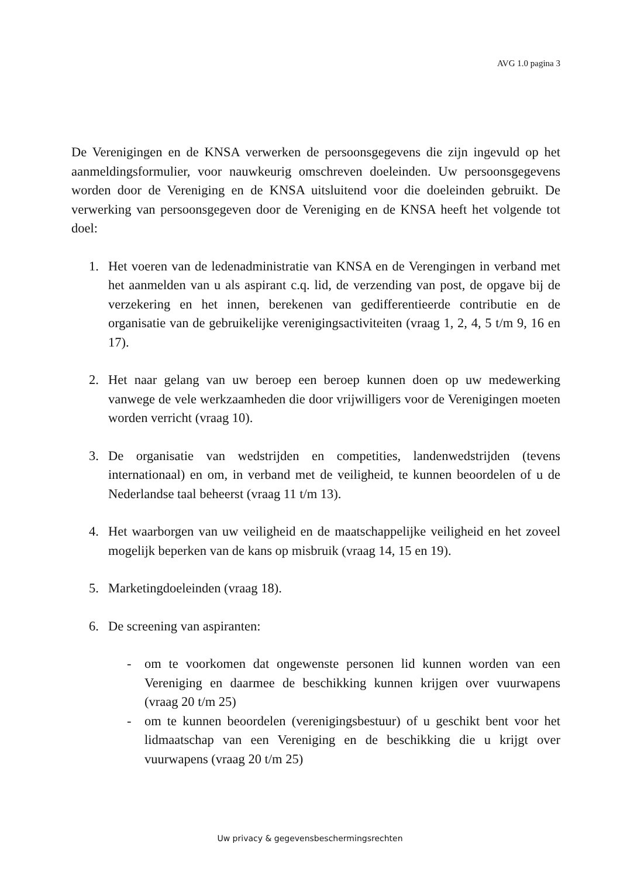AVG 1.0 pagina 3
De Verenigingen en de KNSA verwerken de persoonsgegevens die zijn ingevuld op het aanmeldingsformulier, voor nauwkeurig omschreven doeleinden. Uw persoonsgegevens worden door de Vereniging en de KNSA uitsluitend voor die doeleinden gebruikt. De verwerking van persoonsgegeven door de Vereniging en de KNSA heeft het volgende tot doel:
1. Het voeren van de ledenadministratie van KNSA en de Verengingen in verband met het aanmelden van u als aspirant c.q. lid, de verzending van post, de opgave bij de verzekering en het innen, berekenen van gedifferentieerde contributie en de organisatie van de gebruikelijke verenigingsactiviteiten (vraag 1, 2, 4, 5 t/m 9, 16 en 17).
2. Het naar gelang van uw beroep een beroep kunnen doen op uw medewerking vanwege de vele werkzaamheden die door vrijwilligers voor de Verenigingen moeten worden verricht (vraag 10).
3. De organisatie van wedstrijden en competities, landenwedstrijden (tevens internationaal) en om, in verband met de veiligheid, te kunnen beoordelen of u de Nederlandse taal beheerst (vraag 11 t/m 13).
4. Het waarborgen van uw veiligheid en de maatschappelijke veiligheid en het zoveel mogelijk beperken van de kans op misbruik (vraag 14, 15 en 19).
5. Marketingdoeleinden (vraag 18).
6. De screening van aspiranten:
- om te voorkomen dat ongewenste personen lid kunnen worden van een Vereniging en daarmee de beschikking kunnen krijgen over vuurwapens (vraag 20 t/m 25)
- om te kunnen beoordelen (verenigingsbestuur) of u geschikt bent voor het lidmaatschap van een Vereniging en de beschikking die u krijgt over vuurwapens (vraag 20 t/m 25)
Uw privacy & gegevensbeschermingsrechten